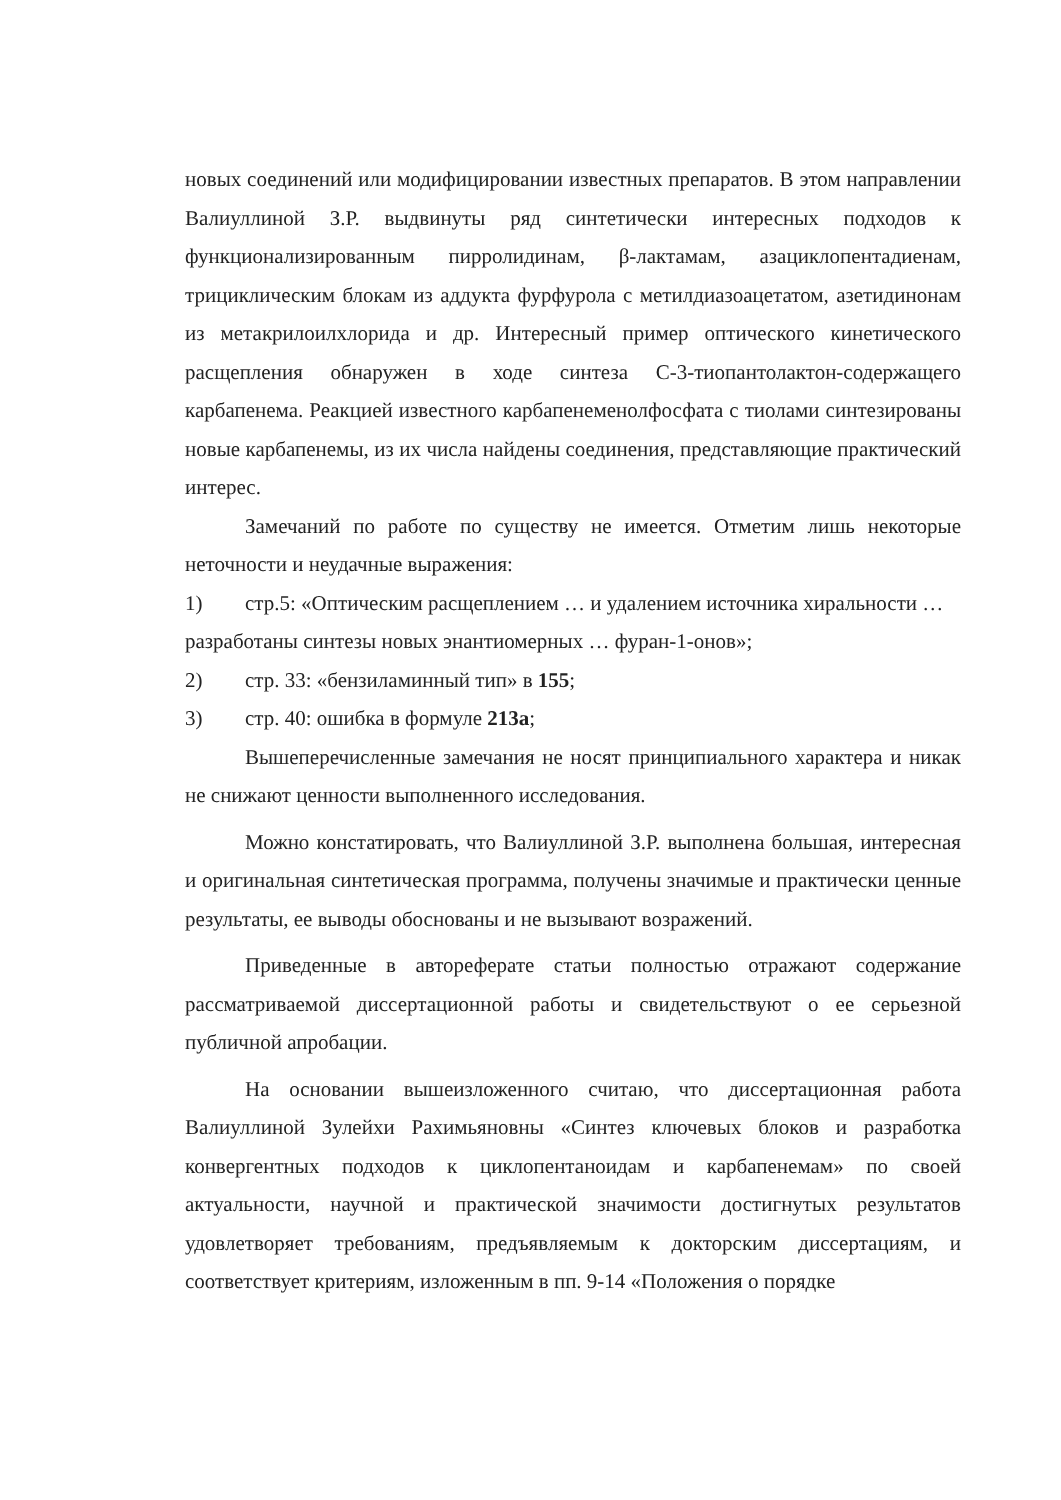новых соединений или модифицировании известных препаратов. В этом направлении Валиуллиной З.Р. выдвинуты ряд синтетически интересных подходов к функционализированным пирролидинам, β-лактамам, азациклопентадиенам, трициклическим блокам из аддукта фурфурола с метилдиазоацетатом, азетидинонам из метакрилоилхлорида и др. Интересный пример оптического кинетического расщепления обнаружен в ходе синтеза С-3-тиопантолактон-содержащего карбапенема. Реакцией известного карбапенеменолфосфата с тиолами синтезированы новые карбапенемы, из их числа найдены соединения, представляющие практический интерес.
Замечаний по работе по существу не имеется. Отметим лишь некоторые неточности и неудачные выражения:
1) стр.5: «Оптическим расщеплением … и удалением источника хиральности …
разработаны синтезы новых энантиомерных … фуран-1-онов»;
2) стр. 33: «бензиламинный тип» в 155;
3) стр. 40: ошибка в формуле 213a;
Вышеперечисленные замечания не носят принципиального характера и никак не снижают ценности выполненного исследования.
Можно констатировать, что Валиуллиной З.Р. выполнена большая, интересная и оригинальная синтетическая программа, получены значимые и практически ценные результаты, ее выводы обоснованы и не вызывают возражений.
Приведенные в автореферате статьи полностью отражают содержание рассматриваемой диссертационной работы и свидетельствуют о ее серьезной публичной апробации.
На основании вышеизложенного считаю, что диссертационная работа Валиуллиной Зулейхи Рахимьяновны «Синтез ключевых блоков и разработка конвергентных подходов к циклопентаноидам и карбапенемам» по своей актуальности, научной и практической значимости достигнутых результатов удовлетворяет требованиям, предъявляемым к докторским диссертациям, и соответствует критериям, изложенным в пп. 9-14 «Положения о порядке